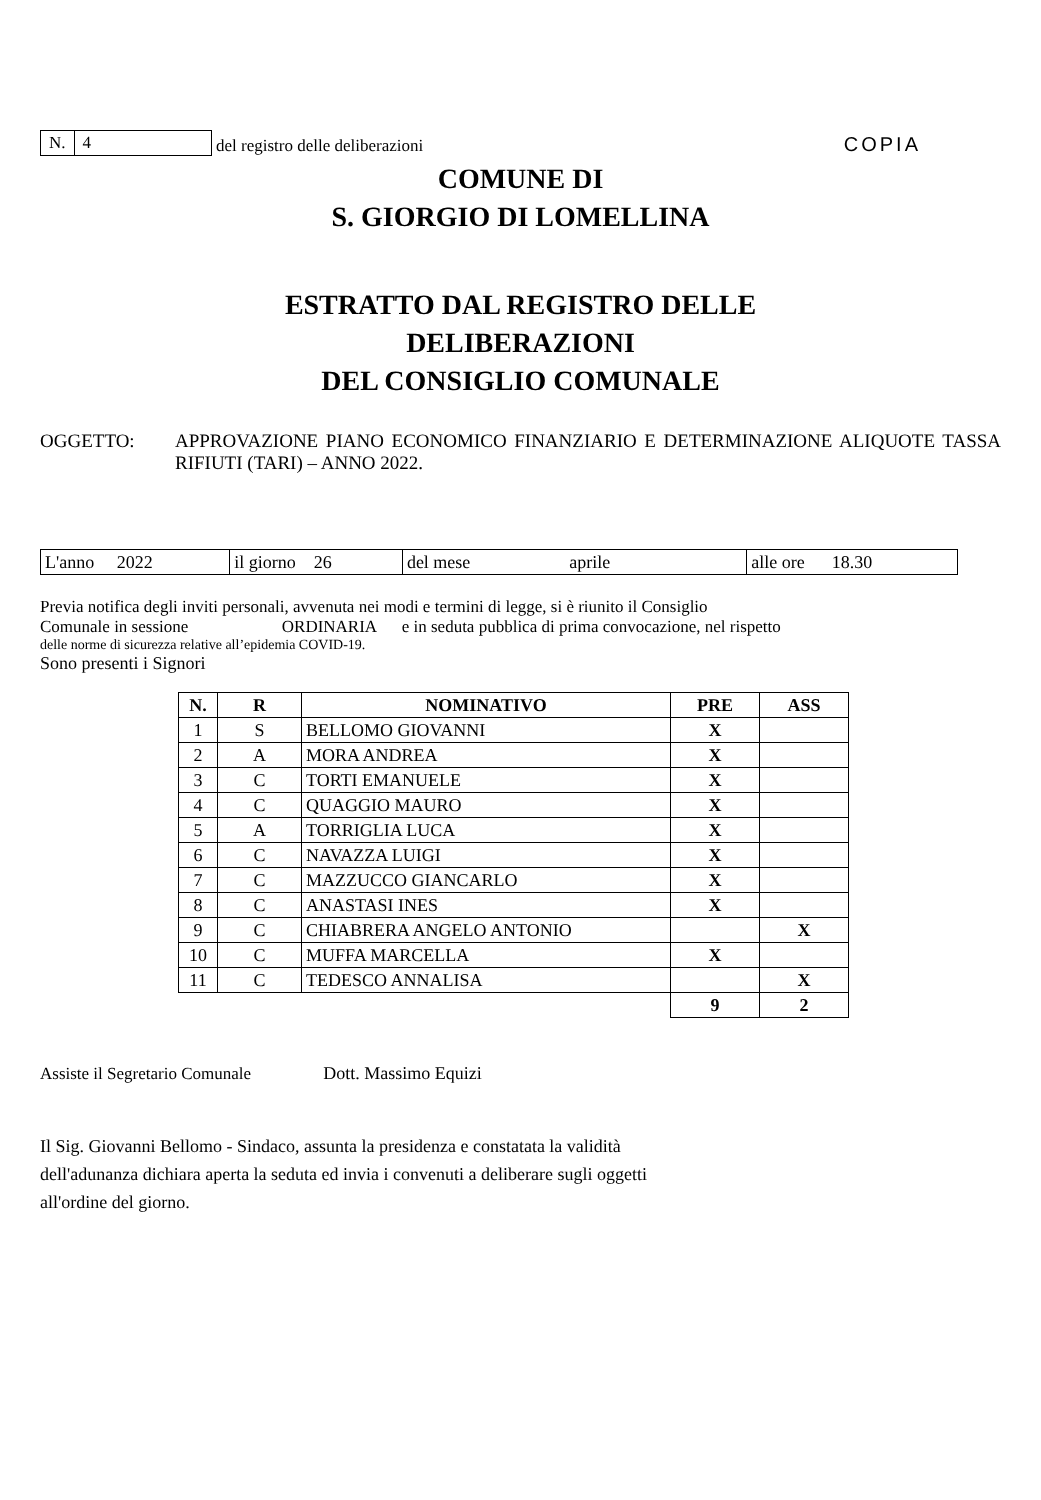N. 4
del registro delle deliberazioni
COPIA
COMUNE DI
S. GIORGIO DI LOMELLINA
ESTRATTO DAL REGISTRO DELLE
DELIBERAZIONI
DEL CONSIGLIO COMUNALE
OGGETTO: APPROVAZIONE PIANO ECONOMICO FINANZIARIO E DETERMINAZIONE ALIQUOTE TASSA RIFIUTI (TARI) – ANNO 2022.
| L'anno 2022 | il giorno 26 | del mese aprile | alle ore 18.30 |
Previa notifica degli inviti personali, avvenuta nei modi e termini di legge, si è riunito il Consiglio
Comunale in sessione ORDINARIA e in seduta pubblica di prima convocazione, nel rispetto
delle norme di sicurezza relative all’epidemia COVID-19.
Sono presenti i Signori
| N. | R | NOMINATIVO | PRE | ASS |
| --- | --- | --- | --- | --- |
| 1 | S | BELLOMO GIOVANNI | X | |
| 2 | A | MORA ANDREA | X | |
| 3 | C | TORTI EMANUELE | X | |
| 4 | C | QUAGGIO MAURO | X | |
| 5 | A | TORRIGLIA LUCA | X | |
| 6 | C | NAVAZZA LUIGI | X | |
| 7 | C | MAZZUCCO GIANCARLO | X | |
| 8 | C | ANASTASI INES | X | |
| 9 | C | CHIABRERA ANGELO ANTONIO | | X |
| 10 | C | MUFFA MARCELLA | X | |
| 11 | C | TEDESCO ANNALISA | | X |
| | | | 9 | 2 |
Assiste il Segretario Comunale Dott. Massimo Equizi
Il Sig. Giovanni Bellomo - Sindaco, assunta la presidenza e constatata la validità
dell'adunanza dichiara aperta la seduta ed invia i convenuti a deliberare sugli oggetti
all'ordine del giorno.